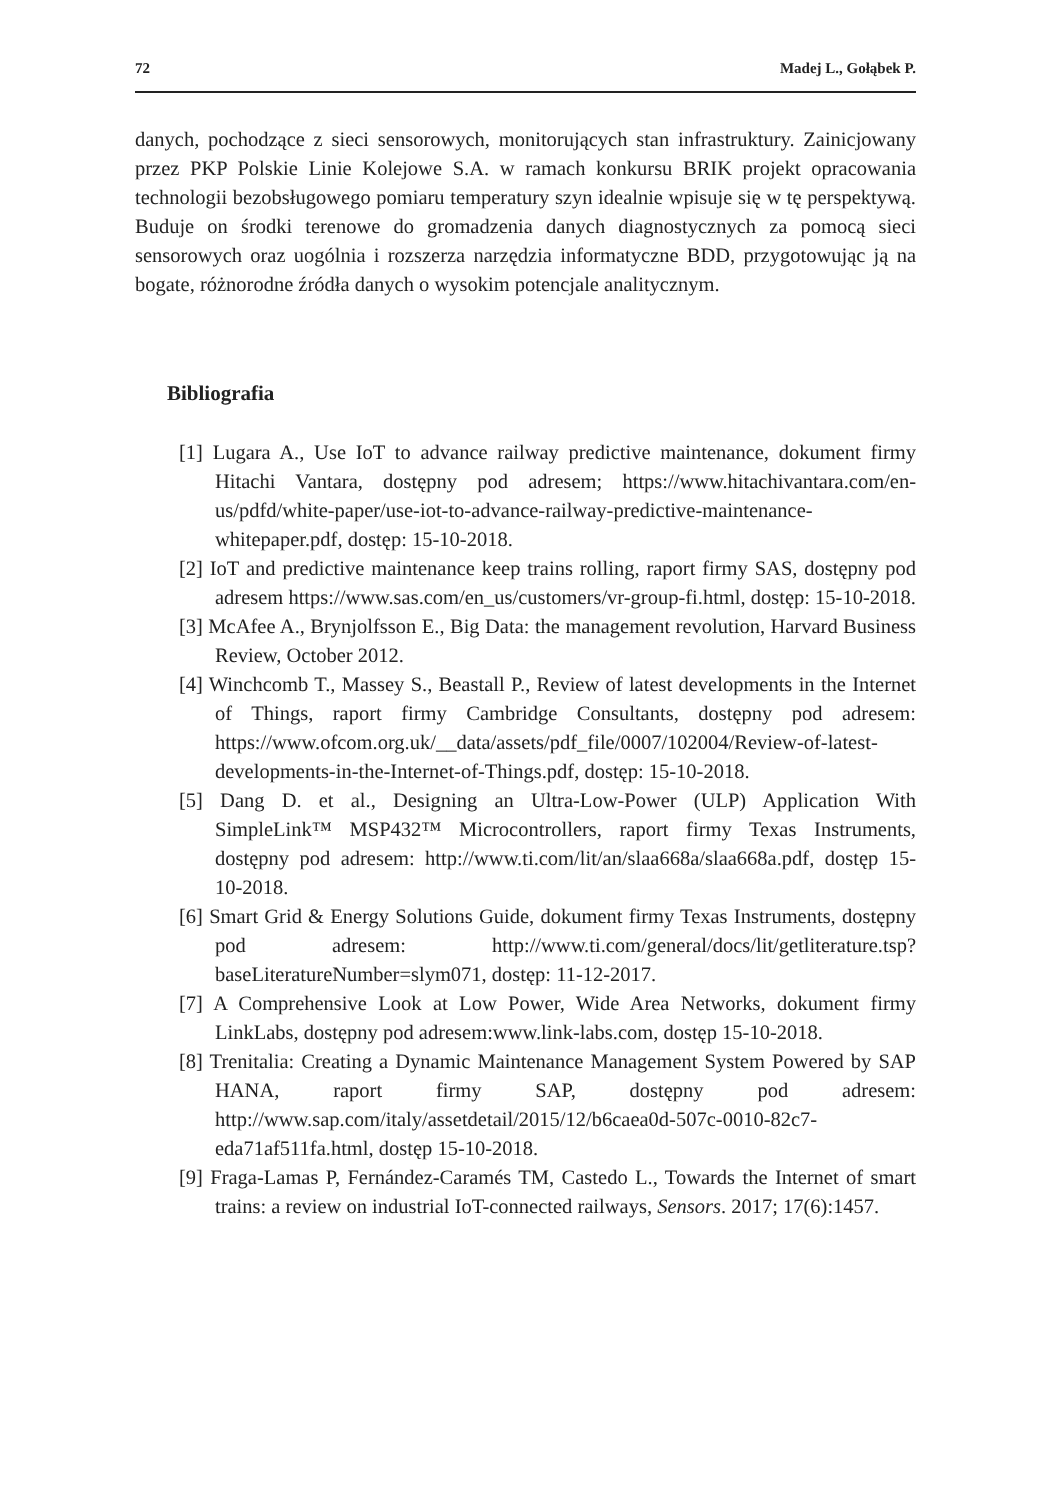72 Madej L., Gołąbek P.
danych, pochodzące z sieci sensorowych, monitorujących stan infrastruktury. Zainicjowany przez PKP Polskie Linie Kolejowe S.A. w ramach konkursu BRIK projekt opracowania technologii bezobsługowego pomiaru temperatury szyn idealnie wpisuje się w tę perspektywą. Buduje on środki terenowe do gromadzenia danych diagnostycznych za pomocą sieci sensorowych oraz uogólnia i rozszerza narzędzia informatyczne BDD, przygotowując ją na bogate, różnorodne źródła danych o wysokim potencjale analitycznym.
Bibliografia
[1] Lugara A., Use IoT to advance railway predictive maintenance, dokument firmy Hitachi Vantara, dostępny pod adresem; https://www.hitachivantara.com/en-us/pdfd/white-paper/use-iot-to-advance-railway-predictive-maintenance-whitepaper.pdf, dostęp: 15-10-2018.
[2] IoT and predictive maintenance keep trains rolling, raport firmy SAS, dostępny pod adresem https://www.sas.com/en_us/customers/vr-group-fi.html, dostęp: 15-10-2018.
[3] McAfee A., Brynjolfsson E., Big Data: the management revolution, Harvard Business Review, October 2012.
[4] Winchcomb T., Massey S., Beastall P., Review of latest developments in the Internet of Things, raport firmy Cambridge Consultants, dostępny pod adresem: https://www.ofcom.org.uk/__data/assets/pdf_file/0007/102004/Review-of-latest-developments-in-the-Internet-of-Things.pdf, dostęp: 15-10-2018.
[5] Dang D. et al., Designing an Ultra-Low-Power (ULP) Application With SimpleLink™ MSP432™ Microcontrollers, raport firmy Texas Instruments, dostępny pod adresem: http://www.ti.com/lit/an/slaa668a/slaa668a.pdf, dostęp 15-10-2018.
[6] Smart Grid & Energy Solutions Guide, dokument firmy Texas Instruments, dostępny pod adresem: http://www.ti.com/general/docs/lit/getliterature.tsp?baseLiteratureNumber=slym071, dostęp: 11-12-2017.
[7] A Comprehensive Look at Low Power, Wide Area Networks, dokument firmy LinkLabs, dostępny pod adresem:www.link-labs.com, dostęp 15-10-2018.
[8] Trenitalia: Creating a Dynamic Maintenance Management System Powered by SAP HANA, raport firmy SAP, dostępny pod adresem: http://www.sap.com/italy/assetdetail/2015/12/b6caea0d-507c-0010-82c7-eda71af511fa.html, dostęp 15-10-2018.
[9] Fraga-Lamas P, Fernández-Caramés TM, Castedo L., Towards the Internet of smart trains: a review on industrial IoT-connected railways, Sensors. 2017; 17(6):1457.